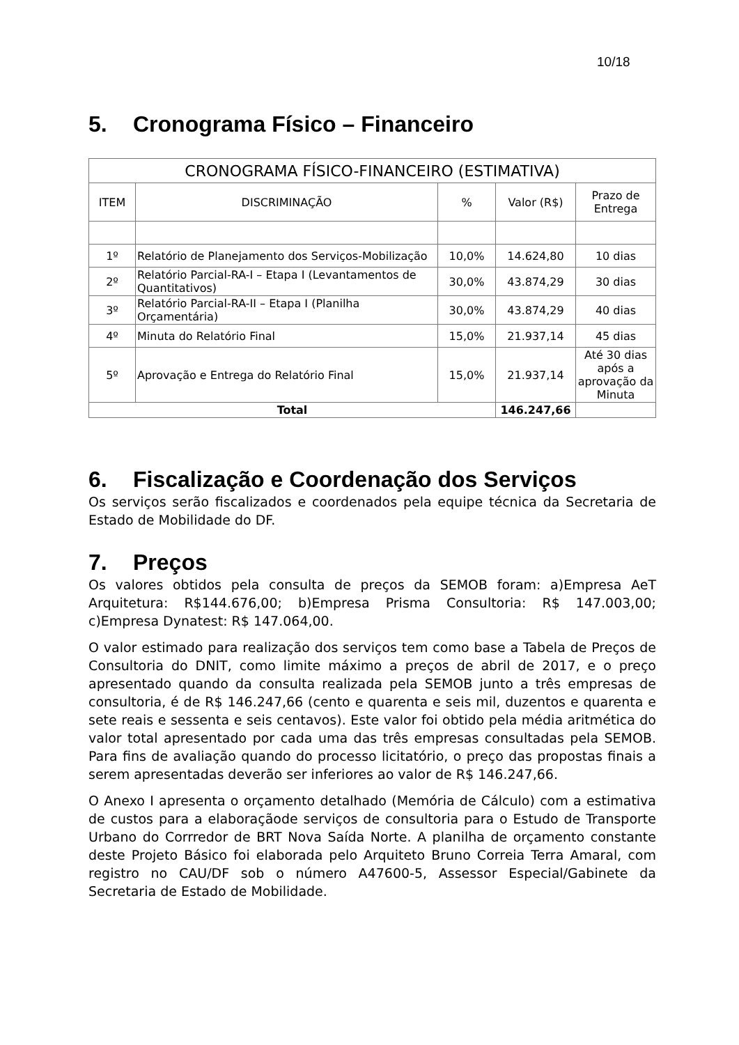10/18
5. Cronograma Físico – Financeiro
| CRONOGRAMA FÍSICO-FINANCEIRO (ESTIMATIVA) | | | | |
| --- | --- | --- | --- | --- |
| ITEM | DISCRIMINAÇÃO | % | Valor (R$) | Prazo de Entrega |
| 1º | Relatório de Planejamento dos Serviços-Mobilização | 10,0% | 14.624,80 | 10 dias |
| 2º | Relatório Parcial-RA-I – Etapa I (Levantamentos de Quantitativos) | 30,0% | 43.874,29 | 30 dias |
| 3º | Relatório Parcial-RA-II – Etapa I (Planilha Orçamentária) | 30,0% | 43.874,29 | 40 dias |
| 4º | Minuta do Relatório Final | 15,0% | 21.937,14 | 45 dias |
| 5º | Aprovação e Entrega do Relatório Final | 15,0% | 21.937,14 | Até 30 dias após a aprovação da Minuta |
| Total | | | 146.247,66 | |
6. Fiscalização e Coordenação dos Serviços
Os serviços serão fiscalizados e coordenados pela equipe técnica da Secretaria de Estado de Mobilidade do DF.
7. Preços
Os valores obtidos pela consulta de preços da SEMOB foram: a)Empresa AeT Arquitetura: R$144.676,00; b)Empresa Prisma Consultoria: R$ 147.003,00; c)Empresa Dynatest: R$ 147.064,00.
O valor estimado para realização dos serviços tem como base a Tabela de Preços de Consultoria do DNIT, como limite máximo a preços de abril de 2017, e o preço apresentado quando da consulta realizada pela SEMOB junto a três empresas de consultoria, é de R$ 146.247,66 (cento e quarenta e seis mil, duzentos e quarenta e sete reais e sessenta e seis centavos). Este valor foi obtido pela média aritmética do valor total apresentado por cada uma das três empresas consultadas pela SEMOB. Para fins de avaliação quando do processo licitatório, o preço das propostas finais a serem apresentadas deverão ser inferiores ao valor de R$ 146.247,66.
O Anexo I apresenta o orçamento detalhado (Memória de Cálculo) com a estimativa de custos para a elaboraçãode serviços de consultoria para o Estudo de Transporte Urbano do Corrredor de BRT Nova Saída Norte. A planilha de orçamento constante deste Projeto Básico foi elaborada pelo Arquiteto Bruno Correia Terra Amaral, com registro no CAU/DF sob o número A47600-5, Assessor Especial/Gabinete da Secretaria de Estado de Mobilidade.